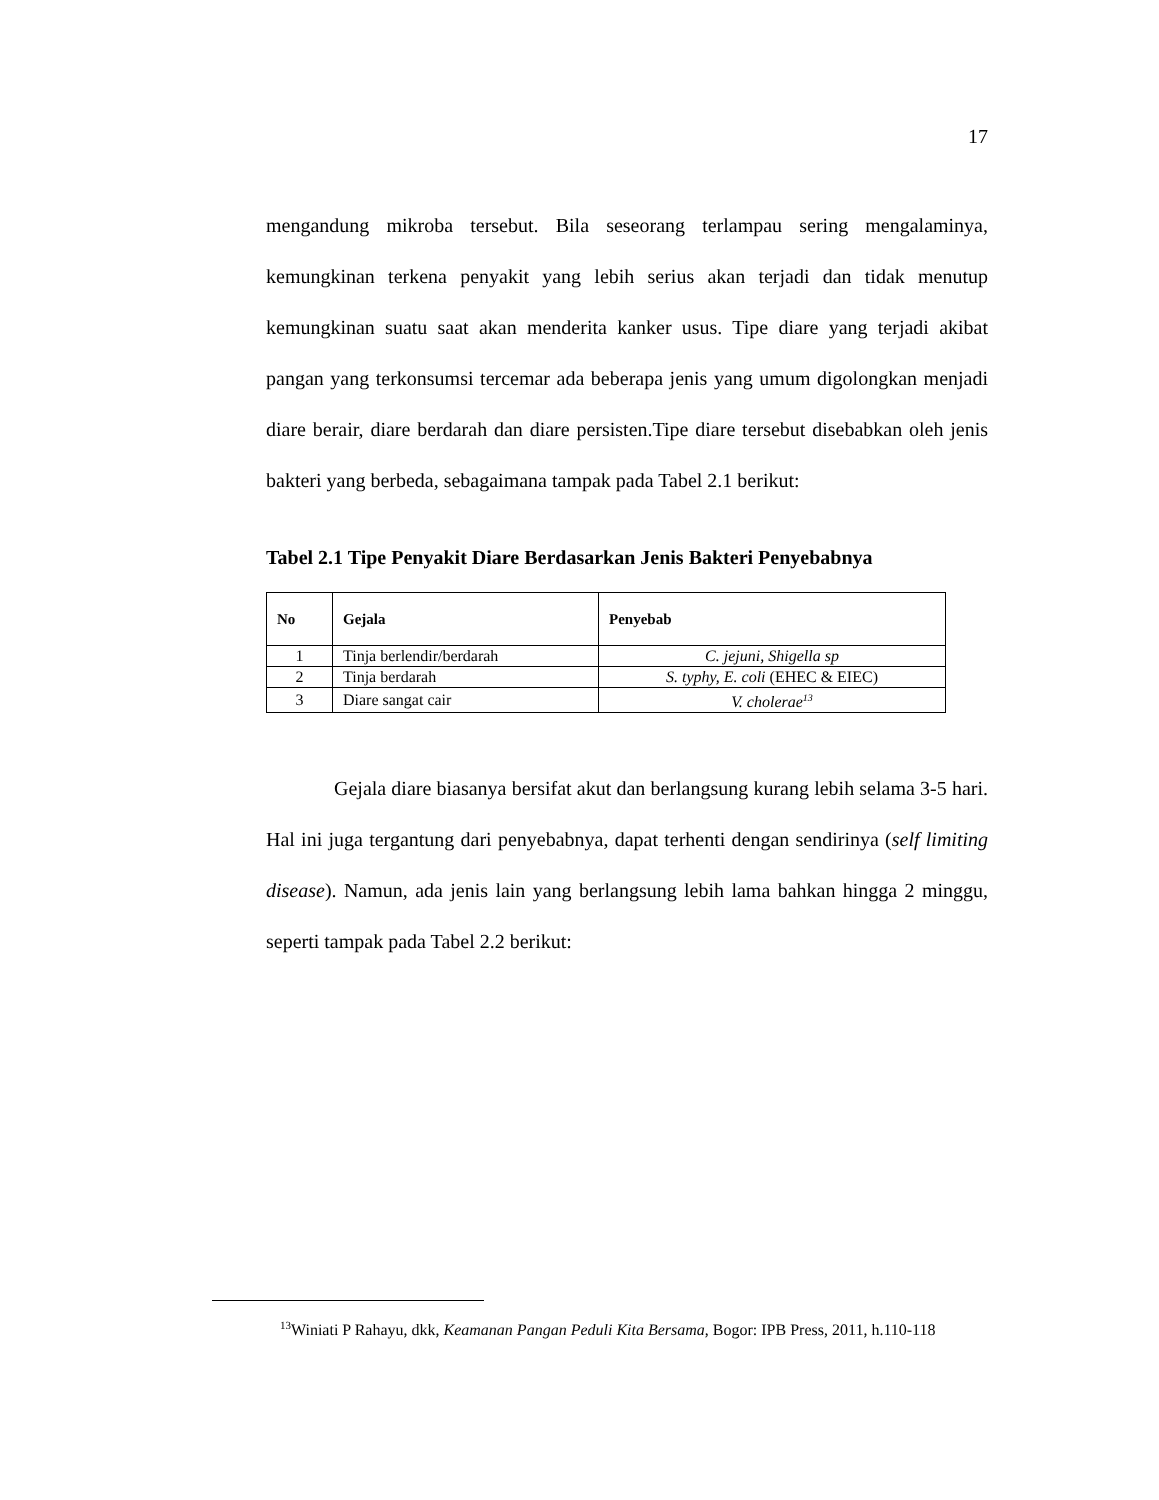17
mengandung mikroba tersebut. Bila seseorang terlampau sering mengalaminya, kemungkinan terkena penyakit yang lebih serius akan terjadi dan tidak menutup kemungkinan suatu saat akan menderita kanker usus. Tipe diare yang terjadi akibat pangan yang terkonsumsi tercemar ada beberapa jenis yang umum digolongkan menjadi diare berair, diare berdarah dan diare persisten.Tipe diare tersebut disebabkan oleh jenis bakteri yang berbeda, sebagaimana tampak pada Tabel 2.1 berikut:
Tabel 2.1 Tipe Penyakit Diare Berdasarkan Jenis Bakteri Penyebabnya
| No | Gejala | Penyebab |
| --- | --- | --- |
| 1 | Tinja berlendir/berdarah | C. jejuni, Shigella sp |
| 2 | Tinja berdarah | S. typhy, E. coli (EHEC & EIEC) |
| 3 | Diare sangat cair | V. cholerae<sup>13</sup> |
Gejala diare biasanya bersifat akut dan berlangsung kurang lebih selama 3-5 hari. Hal ini juga tergantung dari penyebabnya, dapat terhenti dengan sendirinya (self limiting disease). Namun, ada jenis lain yang berlangsung lebih lama bahkan hingga 2 minggu, seperti tampak pada Tabel 2.2 berikut:
<sup>13</sup> Winiati P Rahayu, dkk, Keamanan Pangan Peduli Kita Bersama, Bogor: IPB Press, 2011, h.110-118